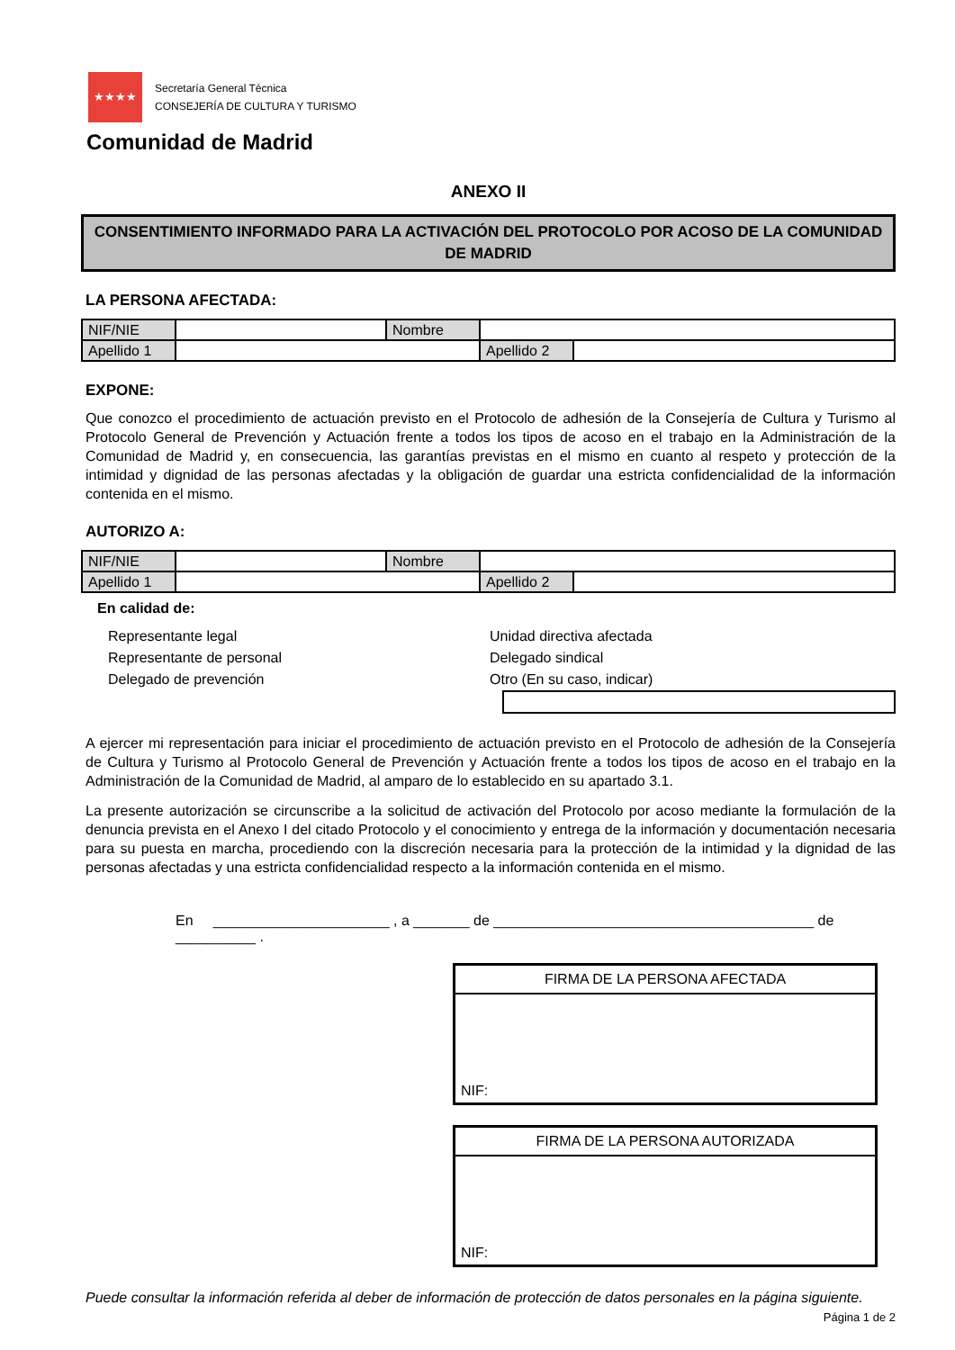★★★★
Secretaría General Técnica
CONSEJERÍA DE CULTURA Y TURISMO
Comunidad de Madrid
ANEXO II
CONSENTIMIENTO INFORMADO PARA LA ACTIVACIÓN DEL PROTOCOLO POR ACOSO DE LA COMUNIDAD DE MADRID
LA PERSONA AFECTADA:
| NIF/NIE | | Nombre | | |
| Apellido 1 | | | Apellido 2 | |
EXPONE:
Que conozco el procedimiento de actuación previsto en el Protocolo de adhesión de la Consejería de Cultura y Turismo al Protocolo General de Prevención y Actuación frente a todos los tipos de acoso en el trabajo en la Administración de la Comunidad de Madrid y, en consecuencia, las garantías previstas en el mismo en cuanto al respeto y protección de la intimidad y dignidad de las personas afectadas y la obligación de guardar una estricta confidencialidad de la información contenida en el mismo.
AUTORIZO A:
| NIF/NIE | | Nombre | | |
| Apellido 1 | | | Apellido 2 | |
En calidad de:
Representante legal
Representante de personal
Delegado de prevención
Unidad directiva afectada
Delegado sindical
Otro (En su caso, indicar)
A ejercer mi representación para iniciar el procedimiento de actuación previsto en el Protocolo de adhesión de la Consejería de Cultura y Turismo al Protocolo General de Prevención y Actuación frente a todos los tipos de acoso en el trabajo en la Administración de la Comunidad de Madrid, al amparo de lo establecido en su apartado 3.1.
La presente autorización se circunscribe a la solicitud de activación del Protocolo por acoso mediante la formulación de la denuncia prevista en el Anexo I del citado Protocolo y el conocimiento y entrega de la información y documentación necesaria para su puesta en marcha, procediendo con la discreción necesaria para la protección de la intimidad y la dignidad de las personas afectadas y una estricta confidencialidad respecto a la información contenida en el mismo.
En ______________________ , a _______ de ________________________________________ de __________ .
FIRMA DE LA PERSONA AFECTADA
NIF:
FIRMA DE LA PERSONA AUTORIZADA
NIF:
Puede consultar la información referida al deber de información de protección de datos personales en la página siguiente.
Página 1 de 2